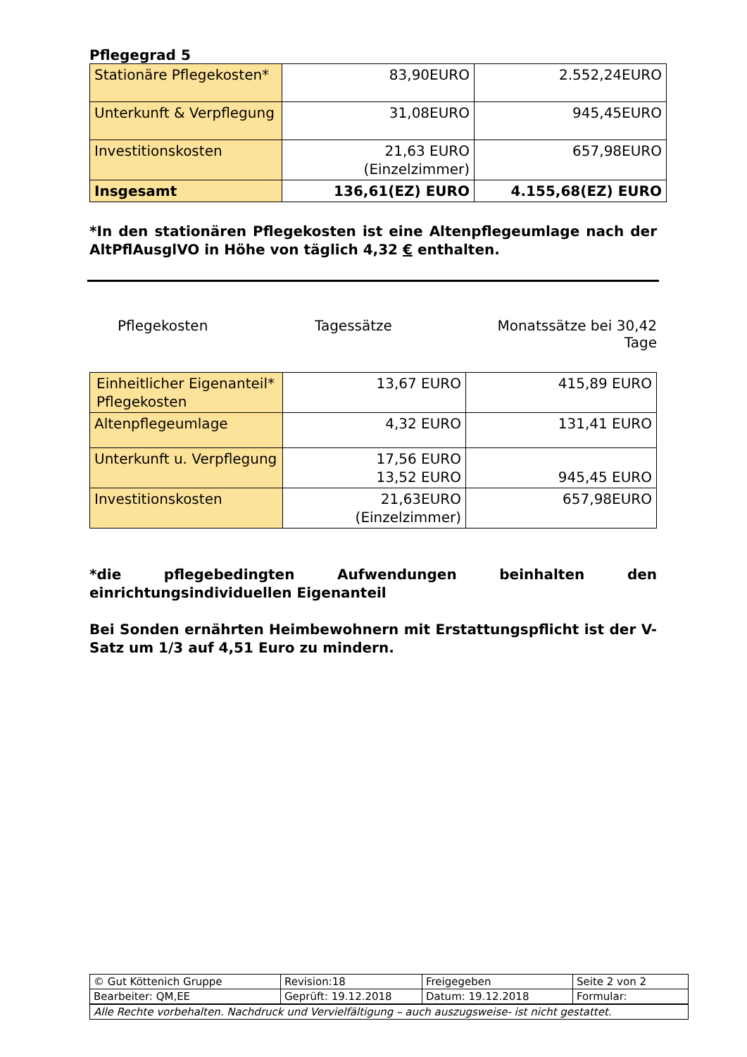Pflegegrad 5
| Stationäre Pflegekosten* | 83,90EURO | 2.552,24EURO |
| Unterkunft & Verpflegung | 31,08EURO | 945,45EURO |
| Investitionskosten | 21,63 EURO (Einzelzimmer) | 657,98EURO |
| Insgesamt | 136,61(EZ) EURO | 4.155,68(EZ) EURO |
*In den stationären Pflegekosten ist eine Altenpflegeumlage nach der AltPflAusglVO in Höhe von täglich 4,32 € enthalten.
Pflegekosten Tagessätze Monatssätze bei 30,42 Tage
| Einheitlicher Eigenanteil* Pflegekosten | 13,67 EURO | 415,89 EURO |
| Altenpflegeumlage | 4,32 EURO | 131,41 EURO |
| Unterkunft u. Verpflegung | 17,56 EURO 13,52 EURO | 945,45 EURO |
| Investitionskosten | 21,63EURO (Einzelzimmer) | 657,98EURO |
*die pflegebedingten Aufwendungen beinhalten den einrichtungsindividuellen Eigenanteil
Bei Sonden ernährten Heimbewohnern mit Erstattungspflicht ist der V-Satz um 1/3 auf 4,51 Euro zu mindern.
| © Gut Köttenich Gruppe | Revision:18 | Freigegeben | Seite 2 von 2 |
| Bearbeiter: QM,EE | Geprüft: 19.12.2018 | Datum: 19.12.2018 | Formular: |
| Alle Rechte vorbehalten. Nachdruck und Vervielfältigung – auch auszugsweise- ist nicht gestattet. | | | |